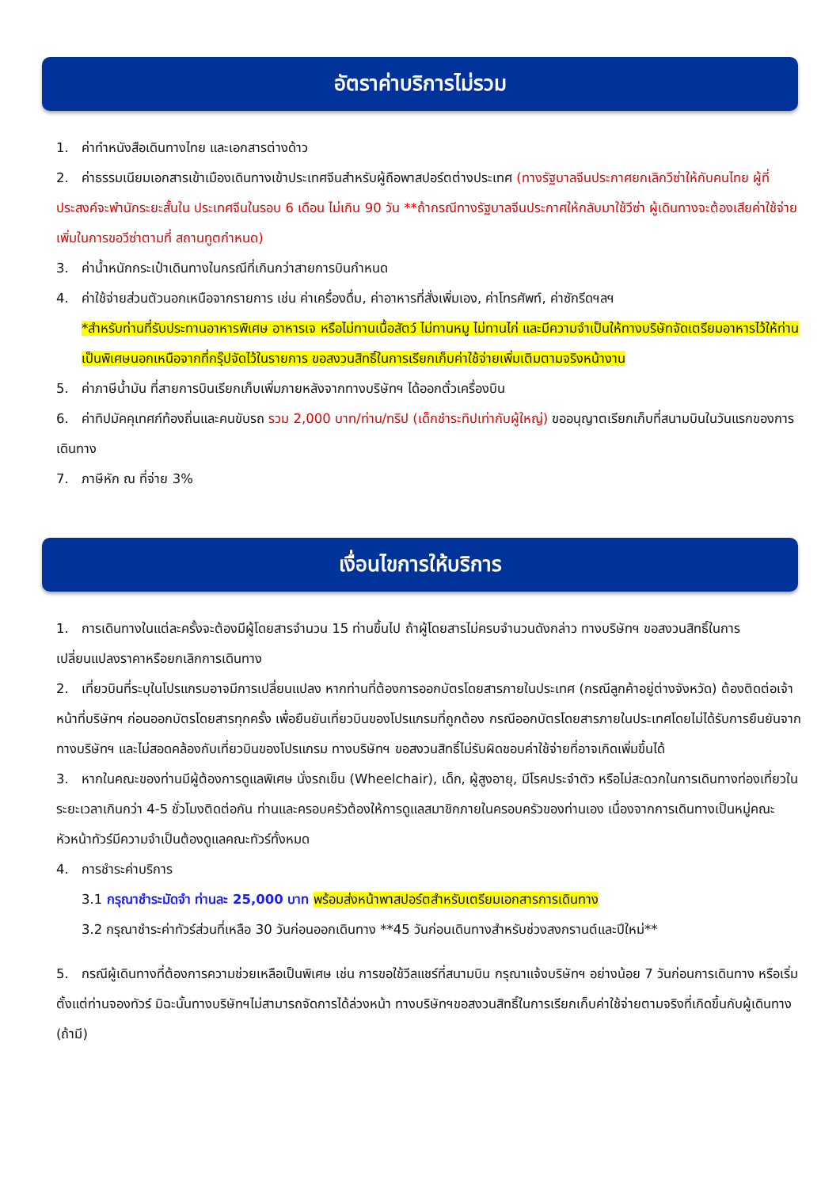อัตราค่าบริการไม่รวม
1. ค่าทำหนังสือเดินทางไทย และเอกสารต่างด้าว
2. ค่าธรรมเนียมเอกสารเข้าเมืองเดินทางเข้าประเทศจีนสำหรับผู้ถือพาสปอร์ตต่างประเทศ (ทางรัฐบาลจีนประกาศยกเลิกวีซ่าให้กับคนไทย ผู้ที่ประสงค์จะพำนักระยะสั้นใน ประเทศจีนในรอบ 6 เดือน ไม่เกิน 90 วัน **ถ้ากรณีทางรัฐบาลจีนประกาศให้กลับมาใช้วีซ่า ผู้เดินทางจะต้องเสียค่าใช้จ่ายเพิ่มในการขอวีซ่าตามที่ สถานทูตกำหนด)
3. ค่าน้ำหนักกระเป๋าเดินทางในกรณีที่เกินกว่าสายการบินกำหนด
4. ค่าใช้จ่ายส่วนตัวนอกเหนือจากรายการ เช่น ค่าเครื่องดื่ม, ค่าอาหารที่สั่งเพิ่มเอง, ค่าโทรศัพท์, ค่าซักรีดฯลฯ
*สำหรับท่านที่รับประทานอาหารพิเศษ อาหารเจ หรือไม่ทานเนื้อสัตว์ ไม่ทานหมู ไม่ทานไก่ และมีความจำเป็นให้ทางบริษัทจัดเตรียมอาหารไว้ให้ท่านเป็นพิเศษนอกเหนือจากที่กรุ๊ปจัดไว้ในรายการ ขอสงวนสิทธิ์ในการเรียกเก็บค่าใช้จ่ายเพิ่มเติมตามจริงหน้างาน
5. ค่าภาษีน้ำมัน ที่สายการบินเรียกเก็บเพิ่มภายหลังจากทางบริษัทฯ ได้ออกตั๋วเครื่องบิน
6. ค่าทิปมัคคุเทศก์ท้องถิ่นและคนขับรถ รวม 2,000 บาท/ท่าน/ทริป (เด็กชำระทิปเท่ากับผู้ใหญ่) ขออนุญาตเรียกเก็บที่สนามบินในวันแรกของการเดินทาง
7. ภาษีหัก ณ ที่จ่าย 3%
เงื่อนไขการให้บริการ
1. การเดินทางในแต่ละครั้งจะต้องมีผู้โดยสารจำนวน 15 ท่านขึ้นไป ถ้าผู้โดยสารไม่ครบจำนวนดังกล่าว ทางบริษัทฯ ขอสงวนสิทธิ์ในการเปลี่ยนแปลงราคาหรือยกเลิกการเดินทาง
2. เที่ยวบินที่ระบุในโปรแกรมอาจมีการเปลี่ยนแปลง หากท่านที่ต้องการออกบัตรโดยสารภายในประเทศ (กรณีลูกค้าอยู่ต่างจังหวัด) ต้องติดต่อเจ้าหน้าที่บริษัทฯ ก่อนออกบัตรโดยสารทุกครั้ง เพื่อยืนยันเที่ยวบินของโปรแกรมที่ถูกต้อง กรณีออกบัตรโดยสารภายในประเทศโดยไม่ได้รับการยืนยันจากทางบริษัทฯ และไม่สอดคล้องกับเที่ยวบินของโปรแกรม ทางบริษัทฯ ขอสงวนสิทธิ์ไม่รับผิดชอบค่าใช้จ่ายที่อาจเกิดเพิ่มขึ้นได้
3. หากในคณะของท่านมีผู้ต้องการดูแลพิเศษ นั่งรถเข็น (Wheelchair), เด็ก, ผู้สูงอายุ, มีโรคประจำตัว หรือไม่สะดวกในการเดินทางท่องเที่ยวในระยะเวลาเกินกว่า 4-5 ชั่วโมงติดต่อกัน ท่านและครอบครัวต้องให้การดูแลสมาชิกภายในครอบครัวของท่านเอง เนื่องจากการเดินทางเป็นหมู่คณะ หัวหน้าทัวร์มีความจำเป็นต้องดูแลคณะทัวร์ทั้งหมด
4. การชำระค่าบริการ
3.1 กรุณาชำระมัดจำ ท่านละ 25,000 บาท พร้อมส่งหน้าพาสปอร์ตสำหรับเตรียมเอกสารการเดินทาง
3.2 กรุณาชำระค่าทัวร์ส่วนที่เหลือ 30 วันก่อนออกเดินทาง **45 วันก่อนเดินทางสำหรับช่วงสงกรานต์และปีใหม่**
5. กรณีผู้เดินทางที่ต้องการความช่วยเหลือเป็นพิเศษ เช่น การขอใช้วีลแชร์ที่สนามบิน กรุณาแจ้งบริษัทฯ อย่างน้อย 7 วันก่อนการเดินทาง หรือเริ่มตั้งแต่ท่านจองทัวร์ มิฉะนั้นทางบริษัทฯไม่สามารถจัดการได้ล่วงหน้า ทางบริษัทฯขอสงวนสิทธิ์ในการเรียกเก็บค่าใช้จ่ายตามจริงที่เกิดขึ้นกับผู้เดินทาง (ถ้ามี)